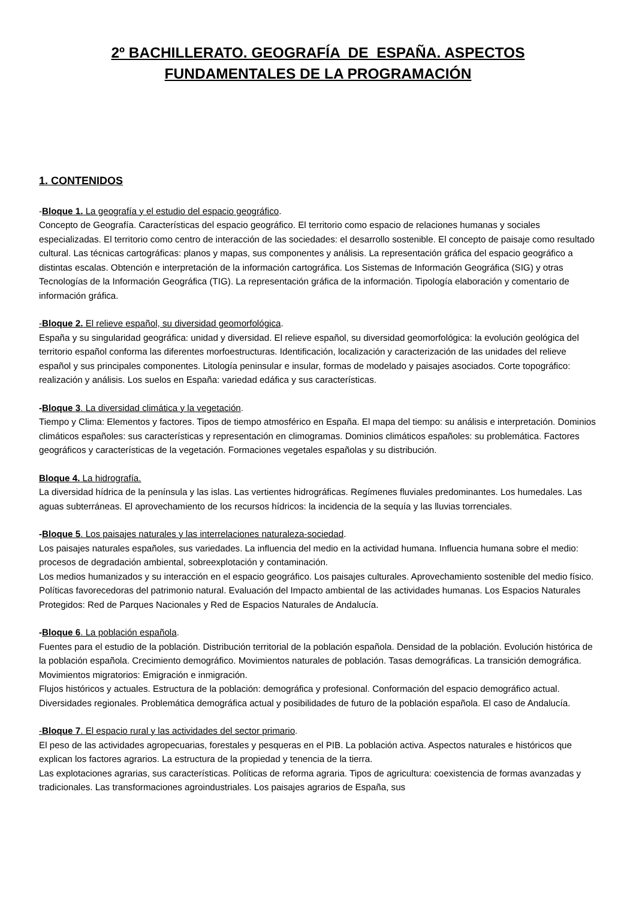2º BACHILLERATO. GEOGRAFÍA DE ESPAÑA. ASPECTOS
FUNDAMENTALES DE LA PROGRAMACIÓN
1. CONTENIDOS
-Bloque 1. La geografía y el estudio del espacio geográfico.
Concepto de Geografía. Características del espacio geográfico. El territorio como espacio de relaciones humanas y sociales especializadas. El territorio como centro de interacción de las sociedades: el desarrollo sostenible. El concepto de paisaje como resultado cultural. Las técnicas cartográficas: planos y mapas, sus componentes y análisis. La representación gráfica del espacio geográfico a distintas escalas. Obtención e interpretación de la información cartográfica. Los Sistemas de Información Geográfica (SIG) y otras Tecnologías de la Información Geográfica (TIG). La representación gráfica de la información. Tipología elaboración y comentario de información gráfica.
-Bloque 2. El relieve español, su diversidad geomorfológica.
España y su singularidad geográfica: unidad y diversidad. El relieve español, su diversidad geomorfológica: la evolución geológica del territorio español conforma las diferentes morfoestructuras. Identificación, localización y caracterización de las unidades del relieve español y sus principales componentes. Litología peninsular e insular, formas de modelado y paisajes asociados. Corte topográfico: realización y análisis. Los suelos en España: variedad edáfica y sus características.
-Bloque 3. La diversidad climática y la vegetación.
Tiempo y Clima: Elementos y factores. Tipos de tiempo atmosférico en España. El mapa del tiempo: su análisis e interpretación. Dominios climáticos españoles: sus características y representación en climogramas. Dominios climáticos españoles: su problemática. Factores geográficos y características de la vegetación. Formaciones vegetales españolas y su distribución.
Bloque 4. La hidrografía.
La diversidad hídrica de la península y las islas. Las vertientes hidrográficas. Regímenes fluviales predominantes. Los humedales. Las aguas subterráneas. El aprovechamiento de los recursos hídricos: la incidencia de la sequía y las lluvias torrenciales.
-Bloque 5. Los paisajes naturales y las interrelaciones naturaleza-sociedad.
Los paisajes naturales españoles, sus variedades. La influencia del medio en la actividad humana. Influencia humana sobre el medio: procesos de degradación ambiental, sobreexplotación y contaminación.
Los medios humanizados y su interacción en el espacio geográfico. Los paisajes culturales. Aprovechamiento sostenible del medio físico. Políticas favorecedoras del patrimonio natural. Evaluación del Impacto ambiental de las actividades humanas. Los Espacios Naturales Protegidos: Red de Parques Nacionales y Red de Espacios Naturales de Andalucía.
-Bloque 6. La población española.
Fuentes para el estudio de la población. Distribución territorial de la población española. Densidad de la población. Evolución histórica de la población española. Crecimiento demográfico. Movimientos naturales de población. Tasas demográficas. La transición demográfica. Movimientos migratorios: Emigración e inmigración.
Flujos históricos y actuales. Estructura de la población: demográfica y profesional. Conformación del espacio demográfico actual. Diversidades regionales. Problemática demográfica actual y posibilidades de futuro de la población española. El caso de Andalucía.
-Bloque 7. El espacio rural y las actividades del sector primario.
El peso de las actividades agropecuarias, forestales y pesqueras en el PIB. La población activa. Aspectos naturales e históricos que explican los factores agrarios. La estructura de la propiedad y tenencia de la tierra.
Las explotaciones agrarias, sus características. Políticas de reforma agraria. Tipos de agricultura: coexistencia de formas avanzadas y tradicionales. Las transformaciones agroindustriales. Los paisajes agrarios de España, sus